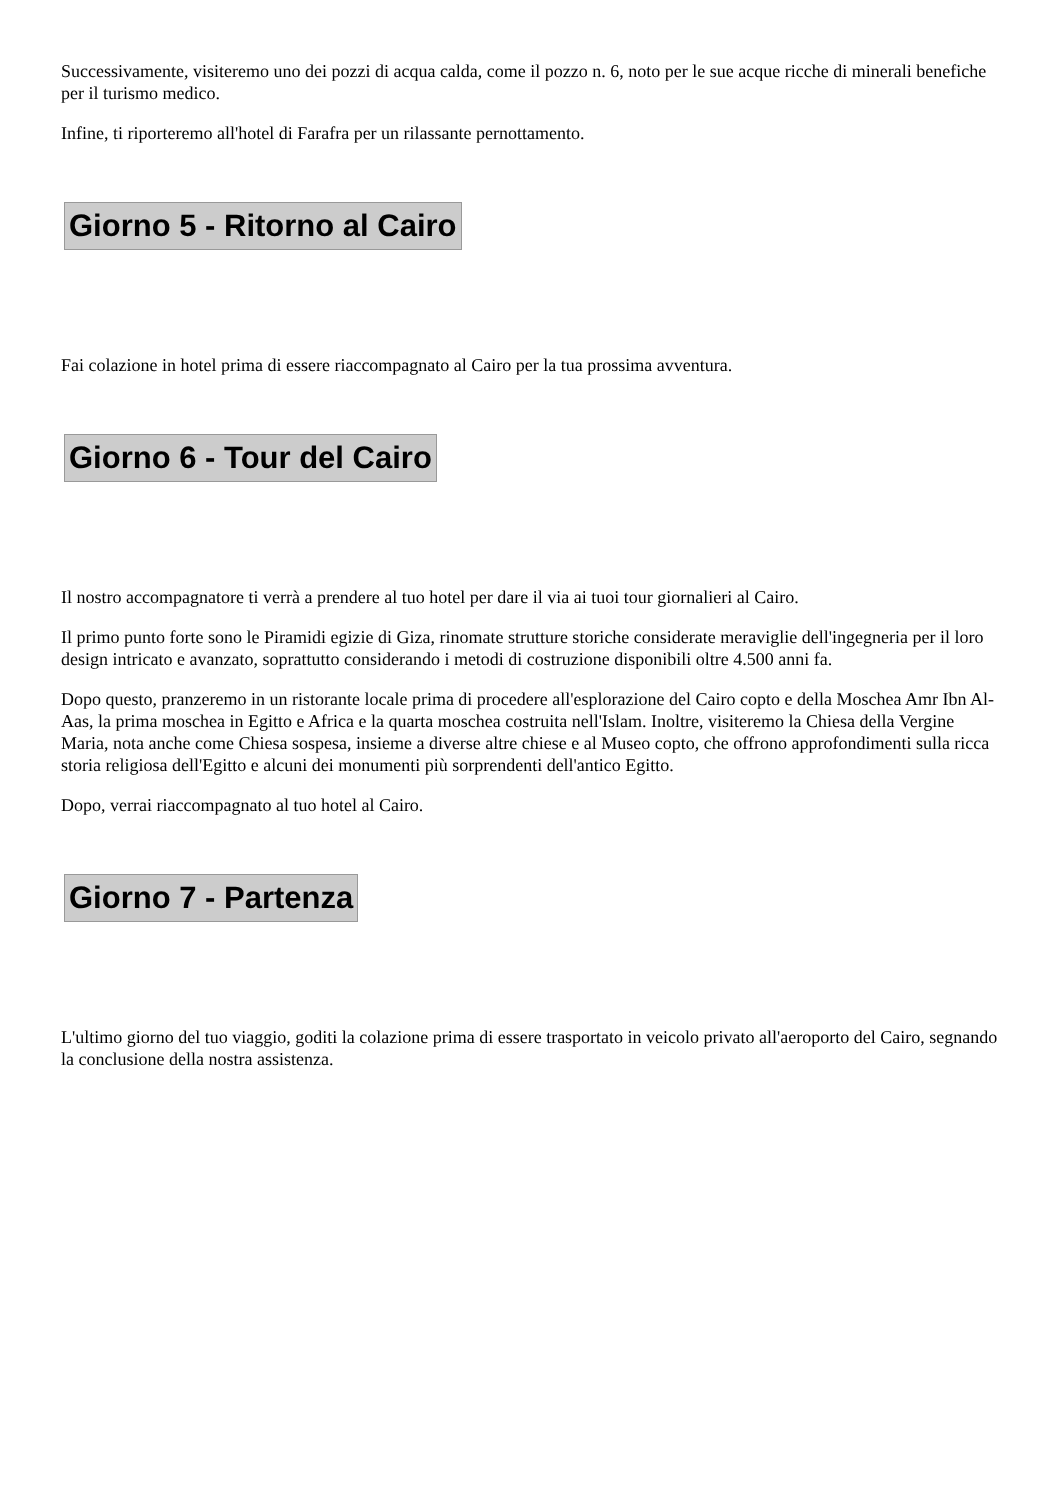Successivamente, visiteremo uno dei pozzi di acqua calda, come il pozzo n. 6, noto per le sue acque ricche di minerali benefiche per il turismo medico.
Infine, ti riporteremo all'hotel di Farafra per un rilassante pernottamento.
Giorno 5 - Ritorno al Cairo
Fai colazione in hotel prima di essere riaccompagnato al Cairo per la tua prossima avventura.
Giorno 6 - Tour del Cairo
Il nostro accompagnatore ti verrà a prendere al tuo hotel per dare il via ai tuoi tour giornalieri al Cairo.
Il primo punto forte sono le Piramidi egizie di Giza, rinomate strutture storiche considerate meraviglie dell'ingegneria per il loro design intricato e avanzato, soprattutto considerando i metodi di costruzione disponibili oltre 4.500 anni fa.
Dopo questo, pranzeremo in un ristorante locale prima di procedere all'esplorazione del Cairo copto e della Moschea Amr Ibn Al-Aas, la prima moschea in Egitto e Africa e la quarta moschea costruita nell'Islam. Inoltre, visiteremo la Chiesa della Vergine Maria, nota anche come Chiesa sospesa, insieme a diverse altre chiese e al Museo copto, che offrono approfondimenti sulla ricca storia religiosa dell'Egitto e alcuni dei monumenti più sorprendenti dell'antico Egitto.
Dopo, verrai riaccompagnato al tuo hotel al Cairo.
Giorno 7 - Partenza
L'ultimo giorno del tuo viaggio, goditi la colazione prima di essere trasportato in veicolo privato all'aeroporto del Cairo, segnando la conclusione della nostra assistenza.